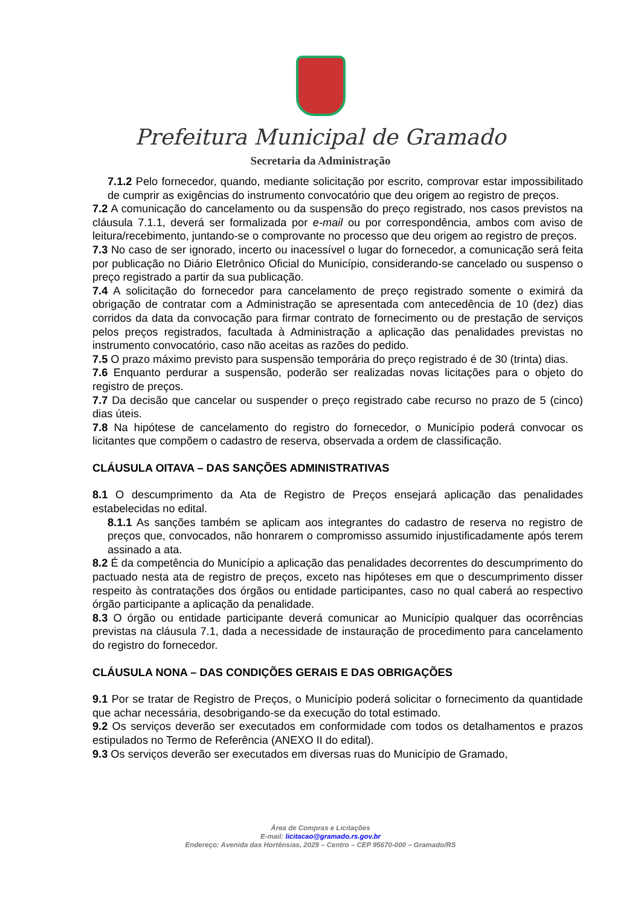Prefeitura Municipal de Gramado
Secretaria da Administração
7.1.2 Pelo fornecedor, quando, mediante solicitação por escrito, comprovar estar impossibilitado de cumprir as exigências do instrumento convocatório que deu origem ao registro de preços.
7.2 A comunicação do cancelamento ou da suspensão do preço registrado, nos casos previstos na cláusula 7.1.1, deverá ser formalizada por e-mail ou por correspondência, ambos com aviso de leitura/recebimento, juntando-se o comprovante no processo que deu origem ao registro de preços.
7.3 No caso de ser ignorado, incerto ou inacessível o lugar do fornecedor, a comunicação será feita por publicação no Diário Eletrônico Oficial do Município, considerando-se cancelado ou suspenso o preço registrado a partir da sua publicação.
7.4 A solicitação do fornecedor para cancelamento de preço registrado somente o eximirá da obrigação de contratar com a Administração se apresentada com antecedência de 10 (dez) dias corridos da data da convocação para firmar contrato de fornecimento ou de prestação de serviços pelos preços registrados, facultada à Administração a aplicação das penalidades previstas no instrumento convocatório, caso não aceitas as razões do pedido.
7.5 O prazo máximo previsto para suspensão temporária do preço registrado é de 30 (trinta) dias.
7.6 Enquanto perdurar a suspensão, poderão ser realizadas novas licitações para o objeto do registro de preços.
7.7 Da decisão que cancelar ou suspender o preço registrado cabe recurso no prazo de 5 (cinco) dias úteis.
7.8 Na hipótese de cancelamento do registro do fornecedor, o Município poderá convocar os licitantes que compõem o cadastro de reserva, observada a ordem de classificação.
CLÁUSULA OITAVA – DAS SANÇÕES ADMINISTRATIVAS
8.1 O descumprimento da Ata de Registro de Preços ensejará aplicação das penalidades estabelecidas no edital.
8.1.1 As sanções também se aplicam aos integrantes do cadastro de reserva no registro de preços que, convocados, não honrarem o compromisso assumido injustificadamente após terem assinado a ata.
8.2 É da competência do Município a aplicação das penalidades decorrentes do descumprimento do pactuado nesta ata de registro de preços, exceto nas hipóteses em que o descumprimento disser respeito às contratações dos órgãos ou entidade participantes, caso no qual caberá ao respectivo órgão participante a aplicação da penalidade.
8.3 O órgão ou entidade participante deverá comunicar ao Município qualquer das ocorrências previstas na cláusula 7.1, dada a necessidade de instauração de procedimento para cancelamento do registro do fornecedor.
CLÁUSULA NONA – DAS CONDIÇÕES GERAIS E DAS OBRIGAÇÕES
9.1 Por se tratar de Registro de Preços, o Município poderá solicitar o fornecimento da quantidade que achar necessária, desobrigando-se da execução do total estimado.
9.2 Os serviços deverão ser executados em conformidade com todos os detalhamentos e prazos estipulados no Termo de Referência (ANEXO II do edital).
9.3 Os serviços deverão ser executados em diversas ruas do Município de Gramado,
Área de Compras e Licitações
E-mail: licitacao@gramado.rs.gov.br
Endereço: Avenida das Hortênsias, 2029 – Centro – CEP 95670-000 – Gramado/RS